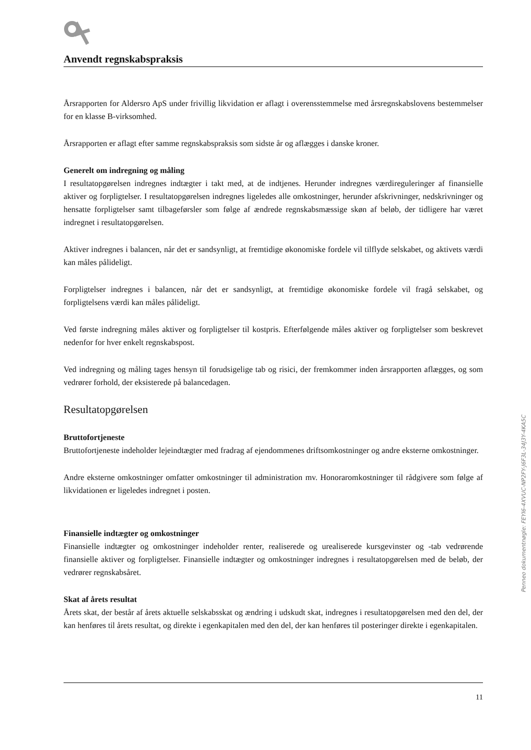Anvendt regnskabspraksis
Årsrapporten for Aldersro ApS under frivillig likvidation er aflagt i overensstemmelse med årsregnskabslovens bestemmelser for en klasse B-virksomhed.
Årsrapporten er aflagt efter samme regnskabspraksis som sidste år og aflægges i danske kroner.
Generelt om indregning og måling
I resultatopgørelsen indregnes indtægter i takt med, at de indtjenes. Herunder indregnes værdireguleringer af finansielle aktiver og forpligtelser. I resultatopgørelsen indregnes ligeledes alle omkostninger, herunder afskrivninger, nedskrivninger og hensatte forpligtelser samt tilbageførsler som følge af ændrede regnskabsmæssige skøn af beløb, der tidligere har været indregnet i resultatopgørelsen.
Aktiver indregnes i balancen, når det er sandsynligt, at fremtidige økonomiske fordele vil tilflyde selskabet, og aktivets værdi kan måles pålideligt.
Forpligtelser indregnes i balancen, når det er sandsynligt, at fremtidige økonomiske fordele vil fragå selskabet, og forpligtelsens værdi kan måles pålideligt.
Ved første indregning måles aktiver og forpligtelser til kostpris. Efterfølgende måles aktiver og forpligtelser som beskrevet nedenfor for hver enkelt regnskabspost.
Ved indregning og måling tages hensyn til forudsigelige tab og risici, der fremkommer inden årsrapporten aflægges, og som vedrører forhold, der eksisterede på balancedagen.
Resultatopgørelsen
Bruttofortjeneste
Bruttofortjeneste indeholder lejeindtægter med fradrag af ejendommenes driftsomkostninger og andre eksterne omkostninger.
Andre eksterne omkostninger omfatter omkostninger til administration mv. Honoraromkostninger til rådgivere som følge af likvidationen er ligeledes indregnet i posten.
Finansielle indtægter og omkostninger
Finansielle indtægter og omkostninger indeholder renter, realiserede og urealiserede kursgevinster og -tab vedrørende finansielle aktiver og forpligtelser. Finansielle indtægter og omkostninger indregnes i resultatopgørelsen med de beløb, der vedrører regnskabsåret.
Skat af årets resultat
Årets skat, der består af årets aktuelle selskabsskat og ændring i udskudt skat, indregnes i resultatopgørelsen med den del, der kan henføres til årets resultat, og direkte i egenkapitalen med den del, der kan henføres til posteringer direkte i egenkapitalen.
11
Penneo dokumentnøgle: FEYI6-4XVUC-NP2FY-J6F3L-34J3Y-4KA5C